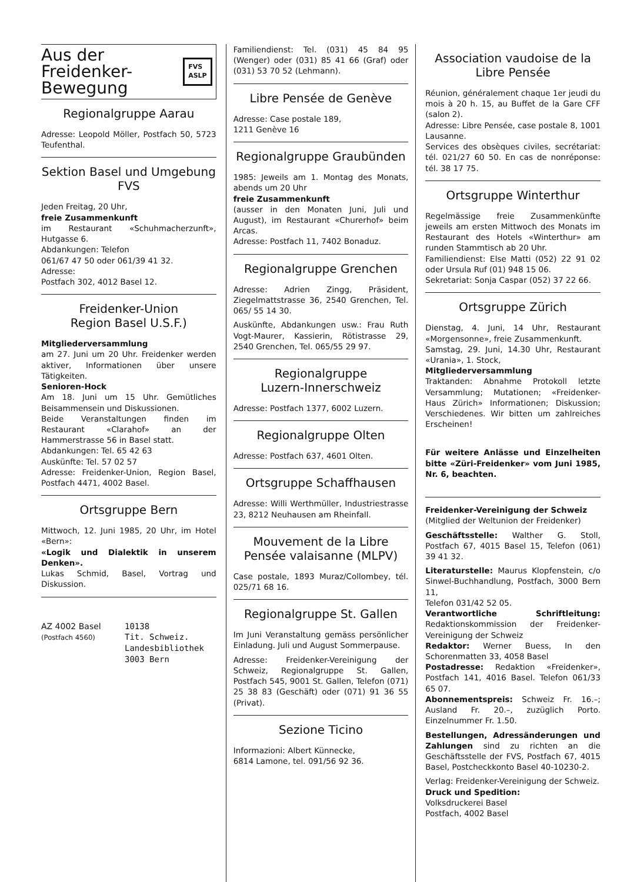Aus der
Freidenker-
Bewegung
FVS
ASLP
Regionalgruppe Aarau
Adresse: Leopold Möller, Postfach 50, 5723 Teufenthal.
Sektion Basel und Umgebung FVS
Jeden Freitag, 20 Uhr,
freie Zusammenkunft
im Restaurant «Schuhmacherzunft», Hutgasse 6.
Abdankungen: Telefon
061/67 47 50 oder 061/39 41 32.
Adresse:
Postfach 302, 4012 Basel 12.
Freidenker-Union
Region Basel U.S.F.)
Mitgliederversammlung
am 27. Juni um 20 Uhr. Freidenker werden aktiver, Informationen über unsere Tätigkeiten.
Senioren-Hock
Am 18. Juni um 15 Uhr. Gemütliches Beisammensein und Diskussionen.
Beide Veranstaltungen finden im Restaurant «Clarahof» an der Hammerstrasse 56 in Basel statt.
Abdankungen: Tel. 65 42 63
Auskünfte: Tel. 57 02 57
Adresse: Freidenker-Union, Region Basel, Postfach 4471, 4002 Basel.
Ortsgruppe Bern
Mittwoch, 12. Juni 1985, 20 Uhr, im Hotel «Bern»:
«Logik und Dialektik in unserem Denken».
Lukas Schmid, Basel, Vortrag und Diskussion.
AZ 4002 Basel (Postfach 4560)
10138
Tit. Schweiz. Landesbibliothek
3003 Bern
Familiendienst: Tel. (031) 45 84 95 (Wenger) oder (031) 85 41 66 (Graf) oder (031) 53 70 52 (Lehmann).
Libre Pensée de Genève
Adresse: Case postale 189,
1211 Genève 16
Regionalgruppe Graubünden
1985: Jeweils am 1. Montag des Monats, abends um 20 Uhr
freie Zusammenkunft
(ausser in den Monaten Juni, Juli und August), im Restaurant «Churerhof» beim Arcas.
Adresse: Postfach 11, 7402 Bonaduz.
Regionalgruppe Grenchen
Adresse: Adrien Zingg, Präsident, Ziegelmattstrasse 36, 2540 Grenchen, Tel. 065/ 55 14 30.
Auskünfte, Abdankungen usw.: Frau Ruth Vogt-Maurer, Kassierin, Rötistrasse 29, 2540 Grenchen, Tel. 065/55 29 97.
Regionalgruppe
Luzern-Innerschweiz
Adresse: Postfach 1377, 6002 Luzern.
Regionalgruppe Olten
Adresse: Postfach 637, 4601 Olten.
Ortsgruppe Schaffhausen
Adresse: Willi Werthmüller, Industriestrasse 23, 8212 Neuhausen am Rheinfall.
Mouvement de la Libre Pensée valaisanne (MLPV)
Case postale, 1893 Muraz/Collombey, tél. 025/71 68 16.
Regionalgruppe St. Gallen
Im Juni Veranstaltung gemäss persönlicher Einladung. Juli und August Sommerpause.
Adresse: Freidenker-Vereinigung der Schweiz, Regionalgruppe St. Gallen, Postfach 545, 9001 St. Gallen, Telefon (071) 25 38 83 (Geschäft) oder (071) 91 36 55 (Privat).
Sezione Ticino
Informazioni: Albert Künnecke,
6814 Lamone, tel. 091/56 92 36.
Association vaudoise de la Libre Pensée
Réunion, généralement chaque 1er jeudi du mois à 20 h. 15, au Buffet de la Gare CFF (salon 2).
Adresse: Libre Pensée, case postale 8, 1001 Lausanne.
Services des obsèques civiles, secrétariat: tél. 021/27 60 50. En cas de nonréponse: tél. 38 17 75.
Ortsgruppe Winterthur
Regelmässige freie Zusammenkünfte jeweils am ersten Mittwoch des Monats im Restaurant des Hotels «Winterthur» am runden Stammtisch ab 20 Uhr.
Familiendienst: Else Matti (052) 22 91 02 oder Ursula Ruf (01) 948 15 06.
Sekretariat: Sonja Caspar (052) 37 22 66.
Ortsgruppe Zürich
Dienstag, 4. Juni, 14 Uhr, Restaurant «Morgensonne», freie Zusammenkunft.
Samstag, 29. Juni, 14.30 Uhr, Restaurant «Urania», 1. Stock,
Mitgliederversammlung
Traktanden: Abnahme Protokoll letzte Versammlung; Mutationen; «Freidenker-Haus Zürich» Informationen; Diskussion; Verschiedenes. Wir bitten um zahlreiches Erscheinen!
Für weitere Anlässe und Einzelheiten bitte «Züri-Freidenker» vom Juni 1985, Nr. 6, beachten.
Freidenker-Vereinigung der Schweiz
(Mitglied der Weltunion der Freidenker)
Geschäftsstelle: Walther G. Stoll, Postfach 67, 4015 Basel 15, Telefon (061) 39 41 32.
Literaturstelle: Maurus Klopfenstein, c/o Sinwel-Buchhandlung, Postfach, 3000 Bern 11,
Telefon 031/42 52 05.
Verantwortliche Schriftleitung: Redaktionskommission der Freidenker-Vereinigung der Schweiz
Redaktor: Werner Buess, In den Schorenmatten 33, 4058 Basel
Postadresse: Redaktion «Freidenker», Postfach 141, 4016 Basel. Telefon 061/33 65 07.
Abonnementspreis: Schweiz Fr. 16.–; Ausland Fr. 20.–, zuzüglich Porto. Einzelnummer Fr. 1.50.
Bestellungen, Adressänderungen und Zahlungen sind zu richten an die Geschäftsstelle der FVS, Postfach 67, 4015 Basel, Postcheckkonto Basel 40-10230-2.
Verlag: Freidenker-Vereinigung der Schweiz.
Druck und Spedition:
Volksdruckerei Basel
Postfach, 4002 Basel